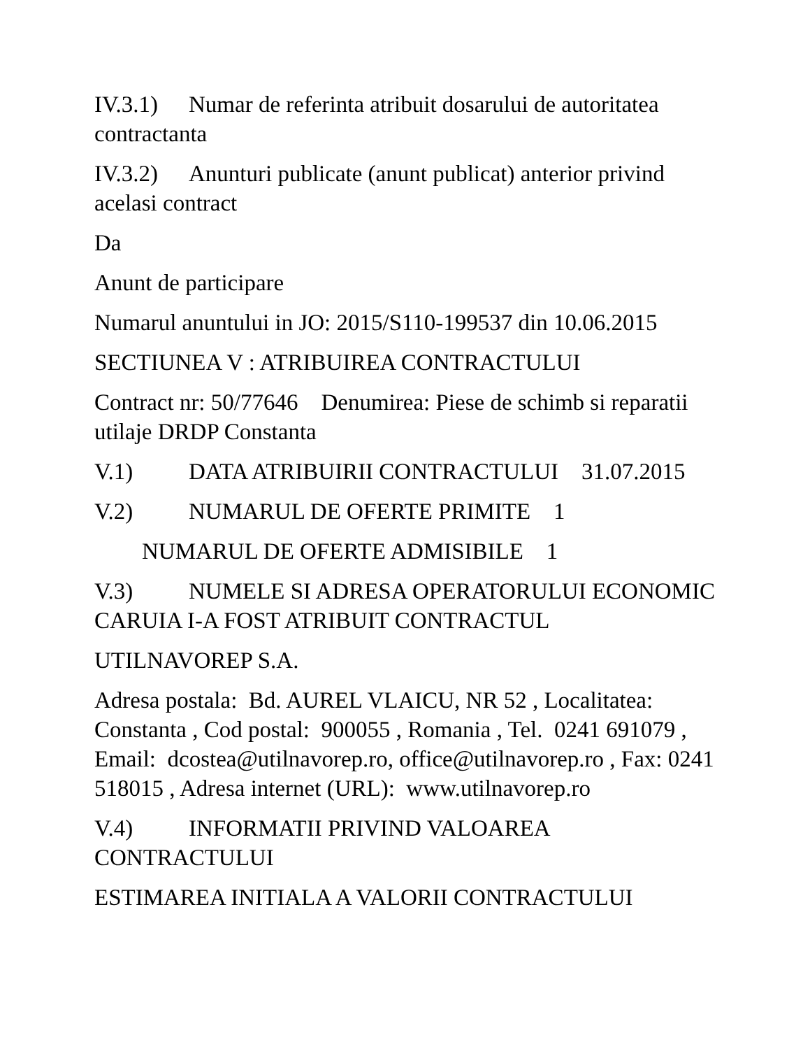IV.3.1) Numar de referinta atribuit dosarului de autoritatea contractanta
IV.3.2) Anunturi publicate (anunt publicat) anterior privind acelasi contract
Da
Anunt de participare
Numarul anuntului in JO: 2015/S110-199537 din 10.06.2015
SECTIUNEA V : ATRIBUIREA CONTRACTULUI
Contract nr: 50/77646 Denumirea: Piese de schimb si reparatii utilaje DRDP Constanta
V.1) DATA ATRIBUIRII CONTRACTULUI 31.07.2015
V.2) NUMARUL DE OFERTE PRIMITE 1
NUMARUL DE OFERTE ADMISIBILE 1
V.3) NUMELE SI ADRESA OPERATORULUI ECONOMIC CARUIA I-A FOST ATRIBUIT CONTRACTUL
UTILNAVOREP S.A.
Adresa postala: Bd. AUREL VLAICU, NR 52 , Localitatea: Constanta , Cod postal: 900055 , Romania , Tel. 0241 691079 , Email: dcostea@utilnavorep.ro, office@utilnavorep.ro , Fax: 0241 518015 , Adresa internet (URL): www.utilnavorep.ro
V.4) INFORMATII PRIVIND VALOAREA CONTRACTULUI
ESTIMAREA INITIALA A VALORII CONTRACTULUI